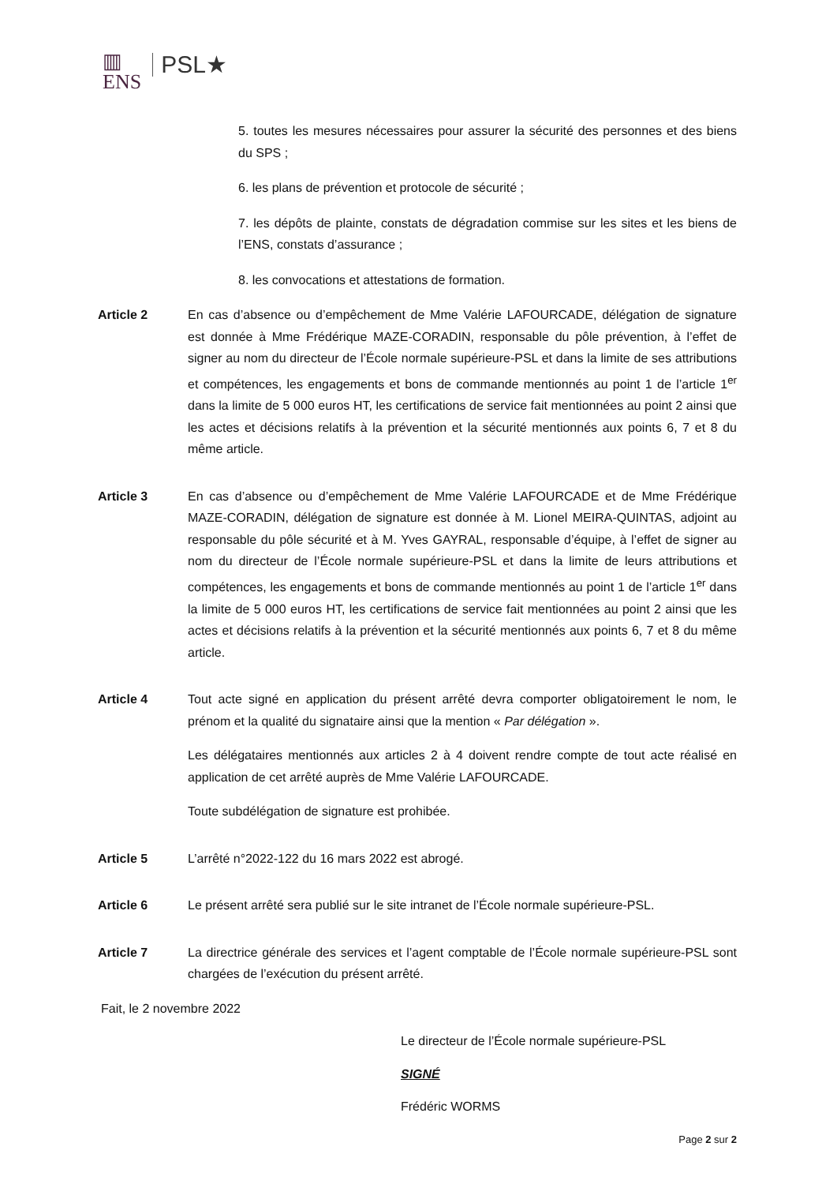▥
ENS
PSL★
5. toutes les mesures nécessaires pour assurer la sécurité des personnes et des biens du SPS ;
6. les plans de prévention et protocole de sécurité ;
7. les dépôts de plainte, constats de dégradation commise sur les sites et les biens de l’ENS, constats d’assurance ;
8. les convocations et attestations de formation.
Article 2 En cas d’absence ou d’empêchement de Mme Valérie LAFOURCADE, délégation de signature est donnée à Mme Frédérique MAZE-CORADIN, responsable du pôle prévention, à l’effet de signer au nom du directeur de l’École normale supérieure-PSL et dans la limite de ses attributions et compétences, les engagements et bons de commande mentionnés au point 1 de l’article 1<sup>er</sup> dans la limite de 5 000 euros HT, les certifications de service fait mentionnées au point 2 ainsi que les actes et décisions relatifs à la prévention et la sécurité mentionnés aux points 6, 7 et 8 du même article.
Article 3 En cas d’absence ou d’empêchement de Mme Valérie LAFOURCADE et de Mme Frédérique MAZE-CORADIN, délégation de signature est donnée à M. Lionel MEIRA-QUINTAS, adjoint au responsable du pôle sécurité et à M. Yves GAYRAL, responsable d’équipe, à l’effet de signer au nom du directeur de l’École normale supérieure-PSL et dans la limite de leurs attributions et compétences, les engagements et bons de commande mentionnés au point 1 de l’article 1<sup>er</sup> dans la limite de 5 000 euros HT, les certifications de service fait mentionnées au point 2 ainsi que les actes et décisions relatifs à la prévention et la sécurité mentionnés aux points 6, 7 et 8 du même article.
Article 4 Tout acte signé en application du présent arrêté devra comporter obligatoirement le nom, le prénom et la qualité du signataire ainsi que la mention « Par délégation ».
Les délégataires mentionnés aux articles 2 à 4 doivent rendre compte de tout acte réalisé en application de cet arrêté auprès de Mme Valérie LAFOURCADE.
Toute subdélégation de signature est prohibée.
Article 5 L’arrêté n°2022-122 du 16 mars 2022 est abrogé.
Article 6 Le présent arrêté sera publié sur le site intranet de l’École normale supérieure-PSL.
Article 7 La directrice générale des services et l’agent comptable de l’École normale supérieure-PSL sont chargées de l’exécution du présent arrêté.
Fait, le 2 novembre 2022
Le directeur de l’École normale supérieure-PSL
SIGNÉ
Frédéric WORMS
Page 2 sur 2